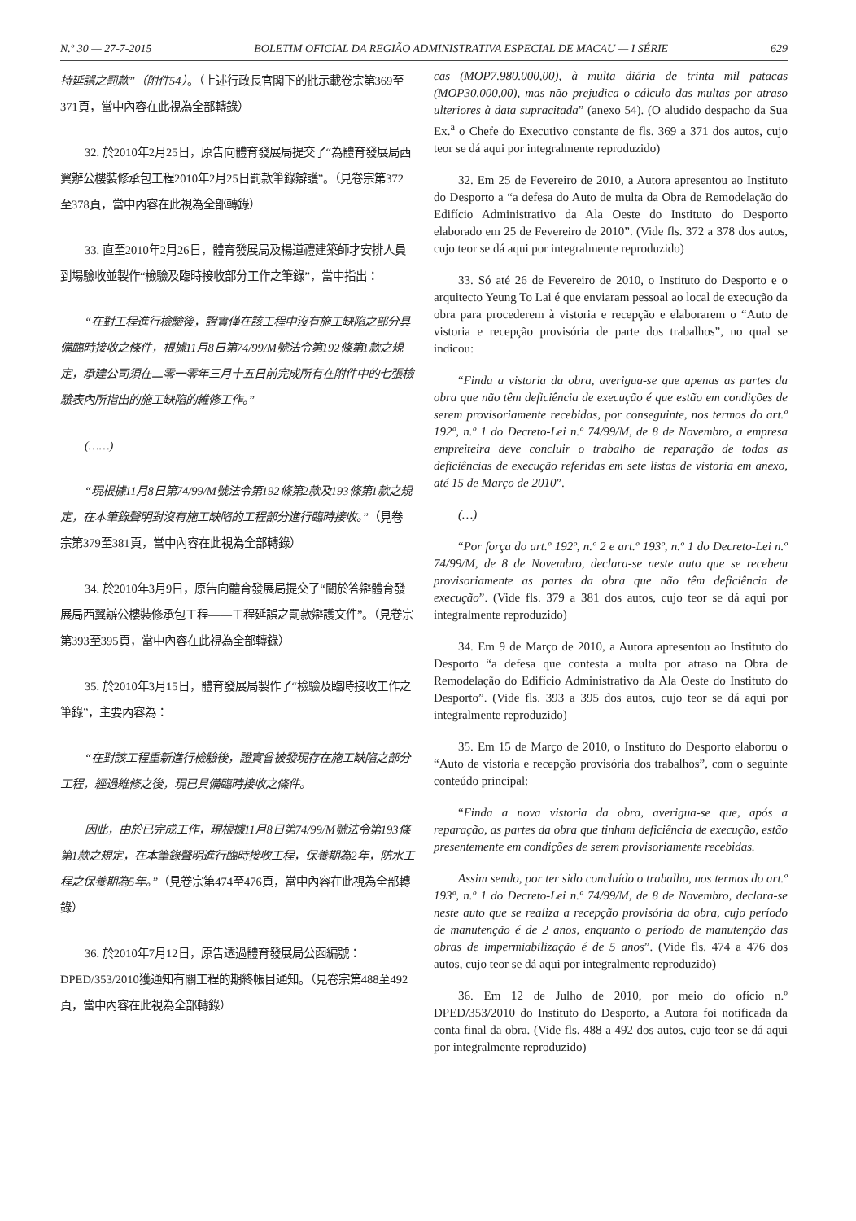N.º 30 — 27-7-2015 BOLETIM OFICIAL DA REGIÃO ADMINISTRATIVA ESPECIAL DE MACAU — I SÉRIE 629
持延誤之罰款”（附件54）。（上述行政長官閣下的批示載卷宗第369至371頁，當中內容在此視為全部轉錄）
32. 於2010年2月25日，原告向體育發展局提交了“為體育發展局西翼辦公樓裝修承包工程2010年2月25日罰款筆錄辯護”。（見卷宗第372至378頁，當中內容在此視為全部轉錄）
33. 直至2010年2月26日，體育發展局及楊道禮建築師才安排人員到場驗收並製作“檢驗及臨時接收部分工作之筆錄”，當中指出：
“在對工程進行檢驗後，證實僅在該工程中沒有施工缺陷之部分具備臨時接收之條件，根據11月8日第74/99/M號法令第192條第1款之規定，承建公司須在二零一零年三月十五日前完成所有在附件中的七張檢驗表內所指出的施工缺陷的維修工作。”
(……)
“現根據11月8日第74/99/M號法令第192條第2款及193條第1款之規定，在本筆錄聲明對沒有施工缺陷的工程部分進行臨時接收。”（見卷宗第379至381頁，當中內容在此視為全部轉錄）
34. 於2010年3月9日，原告向體育發展局提交了“關於答辯體育發展局西翼辦公樓裝修承包工程——工程延誤之罰款辯護文件”。（見卷宗第393至395頁，當中內容在此視為全部轉錄）
35. 於2010年3月15日，體育發展局製作了“檢驗及臨時接收工作之筆錄”，主要內容為：
“在對該工程重新進行檢驗後，證實曾被發現存在施工缺陷之部分工程，經過維修之後，現已具備臨時接收之條件。
因此，由於已完成工作，現根據11月8日第74/99/M號法令第193條第1款之規定，在本筆錄聲明進行臨時接收工程，保養期為2年，防水工程之保養期為5年。”（見卷宗第474至476頁，當中內容在此視為全部轉錄）
36. 於2010年7月12日，原告透過體育發展局公函編號：DPED/353/2010獲通知有關工程的期終帳目通知。（見卷宗第488至492頁，當中內容在此視為全部轉錄）
cas (MOP7.980.000,00), à multa diária de trinta mil patacas (MOP30.000,00), mas não prejudica o cálculo das multas por atraso ulteriores à data supracitada” (anexo 54). (O aludido despacho da Sua Ex.<sup>a</sup> o Chefe do Executivo constante de fls. 369 a 371 dos autos, cujo teor se dá aqui por integralmente reproduzido)
32. Em 25 de Fevereiro de 2010, a Autora apresentou ao Instituto do Desporto a “a defesa do Auto de multa da Obra de Remodelação do Edifício Administrativo da Ala Oeste do Instituto do Desporto elaborado em 25 de Fevereiro de 2010”. (Vide fls. 372 a 378 dos autos, cujo teor se dá aqui por integralmente reproduzido)
33. Só até 26 de Fevereiro de 2010, o Instituto do Desporto e o arquitecto Yeung To Lai é que enviaram pessoal ao local de execução da obra para procederem à vistoria e recepção e elaborarem o “Auto de vistoria e recepção provisória de parte dos trabalhos”, no qual se indicou:
“Finda a vistoria da obra, averigua-se que apenas as partes da obra que não têm deficiência de execução é que estão em condições de serem provisoriamente recebidas, por conseguinte, nos termos do art.º 192º, n.º 1 do Decreto-Lei n.º 74/99/M, de 8 de Novembro, a empresa empreiteira deve concluir o trabalho de reparação de todas as deficiências de execução referidas em sete listas de vistoria em anexo, até 15 de Março de 2010”.
(…)
“Por força do art.º 192º, n.º 2 e art.º 193º, n.º 1 do Decreto-Lei n.º 74/99/M, de 8 de Novembro, declara-se neste auto que se recebem provisoriamente as partes da obra que não têm deficiência de execução”. (Vide fls. 379 a 381 dos autos, cujo teor se dá aqui por integralmente reproduzido)
34. Em 9 de Março de 2010, a Autora apresentou ao Instituto do Desporto “a defesa que contesta a multa por atraso na Obra de Remodelação do Edifício Administrativo da Ala Oeste do Instituto do Desporto”. (Vide fls. 393 a 395 dos autos, cujo teor se dá aqui por integralmente reproduzido)
35. Em 15 de Março de 2010, o Instituto do Desporto elaborou o “Auto de vistoria e recepção provisória dos trabalhos”, com o seguinte conteúdo principal:
“Finda a nova vistoria da obra, averigua-se que, após a reparação, as partes da obra que tinham deficiência de execução, estão presentemente em condições de serem provisoriamente recebidas.
Assim sendo, por ter sido concluído o trabalho, nos termos do art.º 193º, n.º 1 do Decreto-Lei n.º 74/99/M, de 8 de Novembro, declara-se neste auto que se realiza a recepção provisória da obra, cujo período de manutenção é de 2 anos, enquanto o período de manutenção das obras de impermiabilização é de 5 anos”. (Vide fls. 474 a 476 dos autos, cujo teor se dá aqui por integralmente reproduzido)
36. Em 12 de Julho de 2010, por meio do ofício n.º DPED/353/2010 do Instituto do Desporto, a Autora foi notificada da conta final da obra. (Vide fls. 488 a 492 dos autos, cujo teor se dá aqui por integralmente reproduzido)